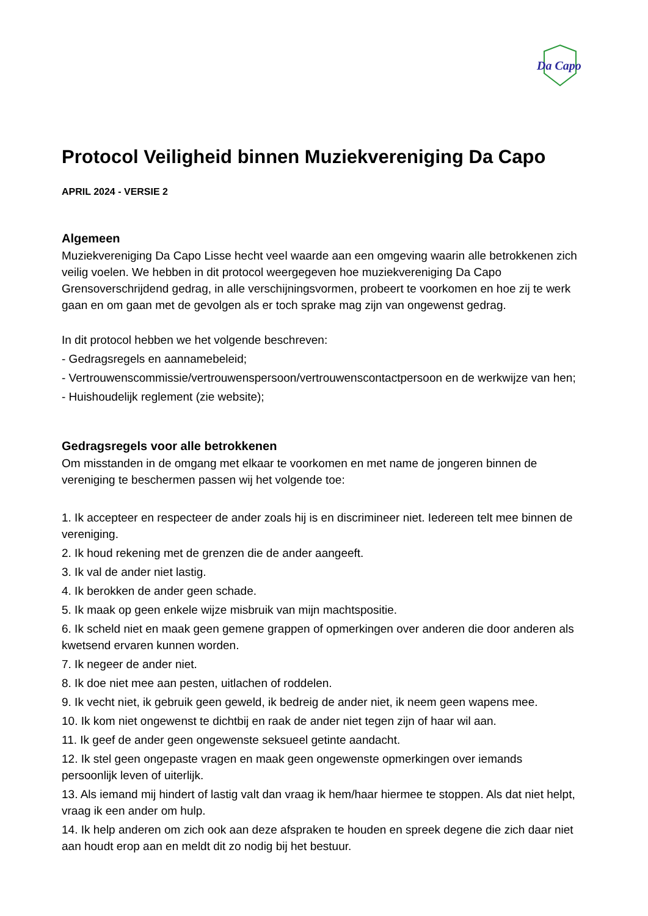Da Capo
Protocol Veiligheid binnen Muziekvereniging Da Capo
APRIL 2024 - VERSIE 2
Algemeen
Muziekvereniging Da Capo Lisse hecht veel waarde aan een omgeving waarin alle betrokkenen zich veilig voelen. We hebben in dit protocol weergegeven hoe muziekvereniging Da Capo Grensoverschrijdend gedrag, in alle verschijningsvormen, probeert te voorkomen en hoe zij te werk gaan en om gaan met de gevolgen als er toch sprake mag zijn van ongewenst gedrag.
In dit protocol hebben we het volgende beschreven:
- Gedragsregels en aannamebeleid;
- Vertrouwenscommissie/vertrouwenspersoon/vertrouwenscontactpersoon en de werkwijze van hen;
- Huishoudelijk reglement (zie website);
Gedragsregels voor alle betrokkenen
Om misstanden in de omgang met elkaar te voorkomen en met name de jongeren binnen de vereniging te beschermen passen wij het volgende toe:
1. Ik accepteer en respecteer de ander zoals hij is en discrimineer niet. Iedereen telt mee binnen de vereniging.
2. Ik houd rekening met de grenzen die de ander aangeeft.
3. Ik val de ander niet lastig.
4. Ik berokken de ander geen schade.
5. Ik maak op geen enkele wijze misbruik van mijn machtspositie.
6. Ik scheld niet en maak geen gemene grappen of opmerkingen over anderen die door anderen als kwetsend ervaren kunnen worden.
7. Ik negeer de ander niet.
8. Ik doe niet mee aan pesten, uitlachen of roddelen.
9. Ik vecht niet, ik gebruik geen geweld, ik bedreig de ander niet, ik neem geen wapens mee.
10. Ik kom niet ongewenst te dichtbij en raak de ander niet tegen zijn of haar wil aan.
11. Ik geef de ander geen ongewenste seksueel getinte aandacht.
12. Ik stel geen ongepaste vragen en maak geen ongewenste opmerkingen over iemands persoonlijk leven of uiterlijk.
13. Als iemand mij hindert of lastig valt dan vraag ik hem/haar hiermee te stoppen. Als dat niet helpt, vraag ik een ander om hulp.
14. Ik help anderen om zich ook aan deze afspraken te houden en spreek degene die zich daar niet aan houdt erop aan en meldt dit zo nodig bij het bestuur.